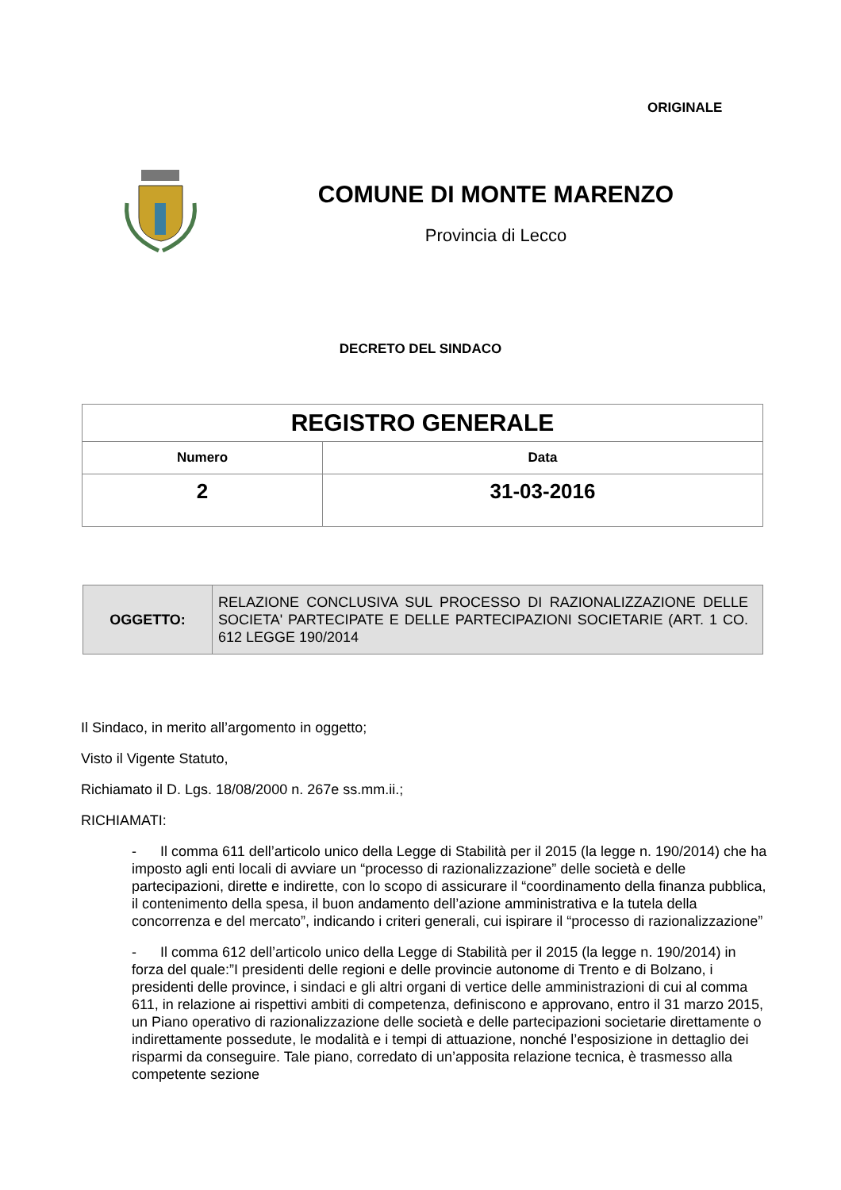ORIGINALE
COMUNE DI MONTE MARENZO
Provincia di Lecco
DECRETO DEL SINDACO
| REGISTRO GENERALE | |
| --- | --- |
| Numero | Data |
| 2 | 31-03-2016 |
| OGGETTO: | RELAZIONE CONCLUSIVA SUL PROCESSO DI RAZIONALIZZAZIONE DELLE SOCIETA' PARTECIPATE E DELLE PARTECIPAZIONI SOCIETARIE (ART. 1 CO. 612 LEGGE 190/2014 |
Il Sindaco, in merito all’argomento in oggetto;
Visto il Vigente Statuto,
Richiamato il D. Lgs. 18/08/2000 n. 267e ss.mm.ii.;
RICHIAMATI:
- Il comma 611 dell’articolo unico della Legge di Stabilità per il 2015 (la legge n. 190/2014) che ha imposto agli enti locali di avviare un “processo di razionalizzazione” delle società e delle partecipazioni, dirette e indirette, con lo scopo di assicurare il “coordinamento della finanza pubblica, il contenimento della spesa, il buon andamento dell’azione amministrativa e la tutela della concorrenza e del mercato”, indicando i criteri generali, cui ispirare il “processo di razionalizzazione”
- Il comma 612 dell’articolo unico della Legge di Stabilità per il 2015 (la legge n. 190/2014) in forza del quale:”I presidenti delle regioni e delle provincie autonome di Trento e di Bolzano, i presidenti delle province, i sindaci e gli altri organi di vertice delle amministrazioni di cui al comma 611, in relazione ai rispettivi ambiti di competenza, definiscono e approvano, entro il 31 marzo 2015, un Piano operativo di razionalizzazione delle società e delle partecipazioni societarie direttamente o indirettamente possedute, le modalità e i tempi di attuazione, nonché l’esposizione in dettaglio dei risparmi da conseguire. Tale piano, corredato di un’apposita relazione tecnica, è trasmesso alla competente sezione